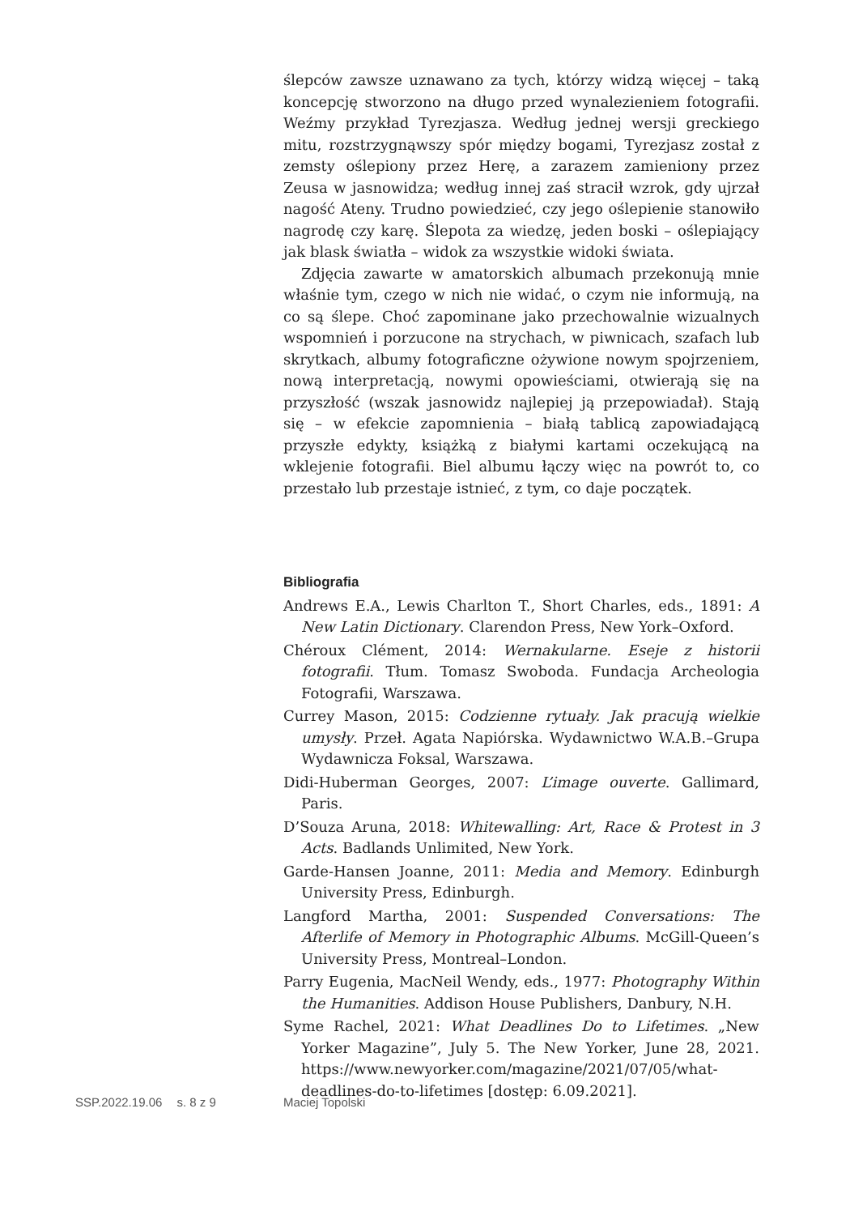ślepców zawsze uznawano za tych, którzy widzą więcej – taką koncepcję stworzono na długo przed wynalezieniem fotografii. Weźmy przykład Tyrezjasza. Według jednej wersji greckiego mitu, rozstrzygnąwszy spór między bogami, Tyrezjasz został z zemsty oślepiony przez Herę, a zarazem zamieniony przez Zeusa w jasnowidza; według innej zaś stracił wzrok, gdy ujrzał nagość Ateny. Trudno powiedzieć, czy jego oślepienie stanowiło nagrodę czy karę. Ślepota za wiedzę, jeden boski – oślepiający jak blask światła – widok za wszystkie widoki świata.
Zdjęcia zawarte w amatorskich albumach przekonują mnie właśnie tym, czego w nich nie widać, o czym nie informują, na co są ślepe. Choć zapominane jako przechowalnie wizualnych wspomnień i porzucone na strychach, w piwnicach, szafach lub skrytkach, albumy fotograficzne ożywione nowym spojrzeniem, nową interpretacją, nowymi opowieściami, otwierają się na przyszłość (wszak jasnowidz najlepiej ją przepowiadał). Stają się – w efekcie zapomnienia – białą tablicą zapowiadającą przyszłe edykty, książką z białymi kartami oczekującą na wklejenie fotografii. Biel albumu łączy więc na powrót to, co przestało lub przestaje istnieć, z tym, co daje początek.
Bibliografia
Andrews E.A., Lewis Charlton T., Short Charles, eds., 1891: A New Latin Dictionary. Clarendon Press, New York–Oxford.
Chéroux Clément, 2014: Wernakularne. Eseje z historii fotografii. Tłum. Tomasz Swoboda. Fundacja Archeologia Fotografii, Warszawa.
Currey Mason, 2015: Codzienne rytuały. Jak pracują wielkie umysły. Przeł. Agata Napiórska. Wydawnictwo W.A.B.–Grupa Wydawnicza Foksal, Warszawa.
Didi-Huberman Georges, 2007: L’image ouverte. Gallimard, Paris.
D’Souza Aruna, 2018: Whitewalling: Art, Race & Protest in 3 Acts. Badlands Unlimited, New York.
Garde-Hansen Joanne, 2011: Media and Memory. Edinburgh University Press, Edinburgh.
Langford Martha, 2001: Suspended Conversations: The Afterlife of Memory in Photographic Albums. McGill-Queen’s University Press, Montreal–London.
Parry Eugenia, MacNeil Wendy, eds., 1977: Photography Within the Humanities. Addison House Publishers, Danbury, N.H.
Syme Rachel, 2021: What Deadlines Do to Lifetimes. „New Yorker Magazine”, July 5. The New Yorker, June 28, 2021. https://www.newyorker.com/magazine/2021/07/05/what-deadlines-do-to-lifetimes [dostęp: 6.09.2021].
SSP.2022.19.06 s. 8 z 9 Maciej Topolski